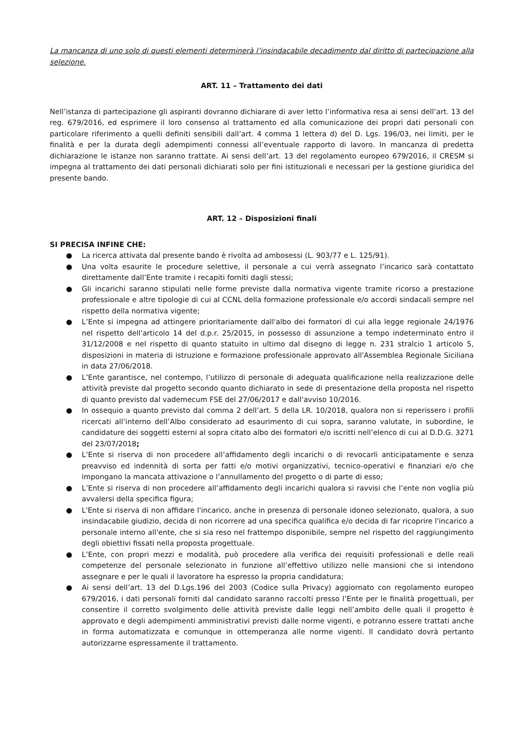La mancanza di uno solo di questi elementi determinerà l’insindacabile decadimento dal diritto di partecipazione alla selezione.
ART. 11 – Trattamento dei dati
Nell’istanza di partecipazione gli aspiranti dovranno dichiarare di aver letto l’informativa resa ai sensi dell’art. 13 del reg. 679/2016, ed esprimere il loro consenso al trattamento ed alla comunicazione dei propri dati personali con particolare riferimento a quelli definiti sensibili dall’art. 4 comma 1 lettera d) del D. Lgs. 196/03, nei limiti, per le finalità e per la durata degli adempimenti connessi all’eventuale rapporto di lavoro. In mancanza di predetta dichiarazione le istanze non saranno trattate. Ai sensi dell’art. 13 del regolamento europeo 679/2016, il CRESM si impegna al trattamento dei dati personali dichiarati solo per fini istituzionali e necessari per la gestione giuridica del presente bando.
ART. 12 – Disposizioni finali
SI PRECISA INFINE CHE:
● La ricerca attivata dal presente bando è rivolta ad ambosessi (L. 903/77 e L. 125/91).
● Una volta esaurite le procedure selettive, il personale a cui verrà assegnato l’incarico sarà contattato direttamente dall’Ente tramite i recapiti forniti dagli stessi;
● Gli incarichi saranno stipulati nelle forme previste dalla normativa vigente tramite ricorso a prestazione professionale e altre tipologie di cui al CCNL della formazione professionale e/o accordi sindacali sempre nel rispetto della normativa vigente;
● L’Ente si impegna ad attingere prioritariamente dall'albo dei formatori di cui alla legge regionale 24/1976 nel rispetto dell'articolo 14 del d.p.r. 25/2015, in possesso di assunzione a tempo indeterminato entro il 31/12/2008 e nel rispetto di quanto statuito in ultimo dal disegno di legge n. 231 stralcio 1 articolo 5, disposizioni in materia di istruzione e formazione professionale approvato all'Assemblea Regionale Siciliana in data 27/06/2018.
● L’Ente garantisce, nel contempo, l’utilizzo di personale di adeguata qualificazione nella realizzazione delle attività previste dal progetto secondo quanto dichiarato in sede di presentazione della proposta nel rispetto di quanto previsto dal vademecum FSE del 27/06/2017 e dall'avviso 10/2016.
● In ossequio a quanto previsto dal comma 2 dell’art. 5 della LR. 10/2018, qualora non si reperissero i profili ricercati all’interno dell’Albo considerato ad esaurimento di cui sopra, saranno valutate, in subordine, le candidature dei soggetti esterni al sopra citato albo dei formatori e/o iscritti nell’elenco di cui al D.D.G. 3271 del 23/07/2018;
● L’Ente si riserva di non procedere all’affidamento degli incarichi o di revocarli anticipatamente e senza preavviso ed indennità di sorta per fatti e/o motivi organizzativi, tecnico-operativi e finanziari e/o che impongano la mancata attivazione o l’annullamento del progetto o di parte di esso;
● L’Ente si riserva di non procedere all’affidamento degli incarichi qualora si ravvisi che l’ente non voglia più avvalersi della specifica figura;
● L'Ente si riserva di non affidare l'incarico, anche in presenza di personale idoneo selezionato, qualora, a suo insindacabile giudizio, decida di non ricorrere ad una specifica qualifica e/o decida di far ricoprire l'incarico a personale interno all'ente, che si sia reso nel frattempo disponibile, sempre nel rispetto del raggiungimento degli obiettivi fissati nella proposta progettuale.
● L’Ente, con propri mezzi e modalità, può procedere alla verifica dei requisiti professionali e delle reali competenze del personale selezionato in funzione all’effettivo utilizzo nelle mansioni che si intendono assegnare e per le quali il lavoratore ha espresso la propria candidatura;
● Ai sensi dell’art. 13 del D.Lgs.196 del 2003 (Codice sulla Privacy) aggiornato con regolamento europeo 679/2016, i dati personali forniti dal candidato saranno raccolti presso l’Ente per le finalità progettuali, per consentire il corretto svolgimento delle attività previste dalle leggi nell’ambito delle quali il progetto è approvato e degli adempimenti amministrativi previsti dalle norme vigenti, e potranno essere trattati anche in forma automatizzata e comunque in ottemperanza alle norme vigenti. Il candidato dovrà pertanto autorizzarne espressamente il trattamento.